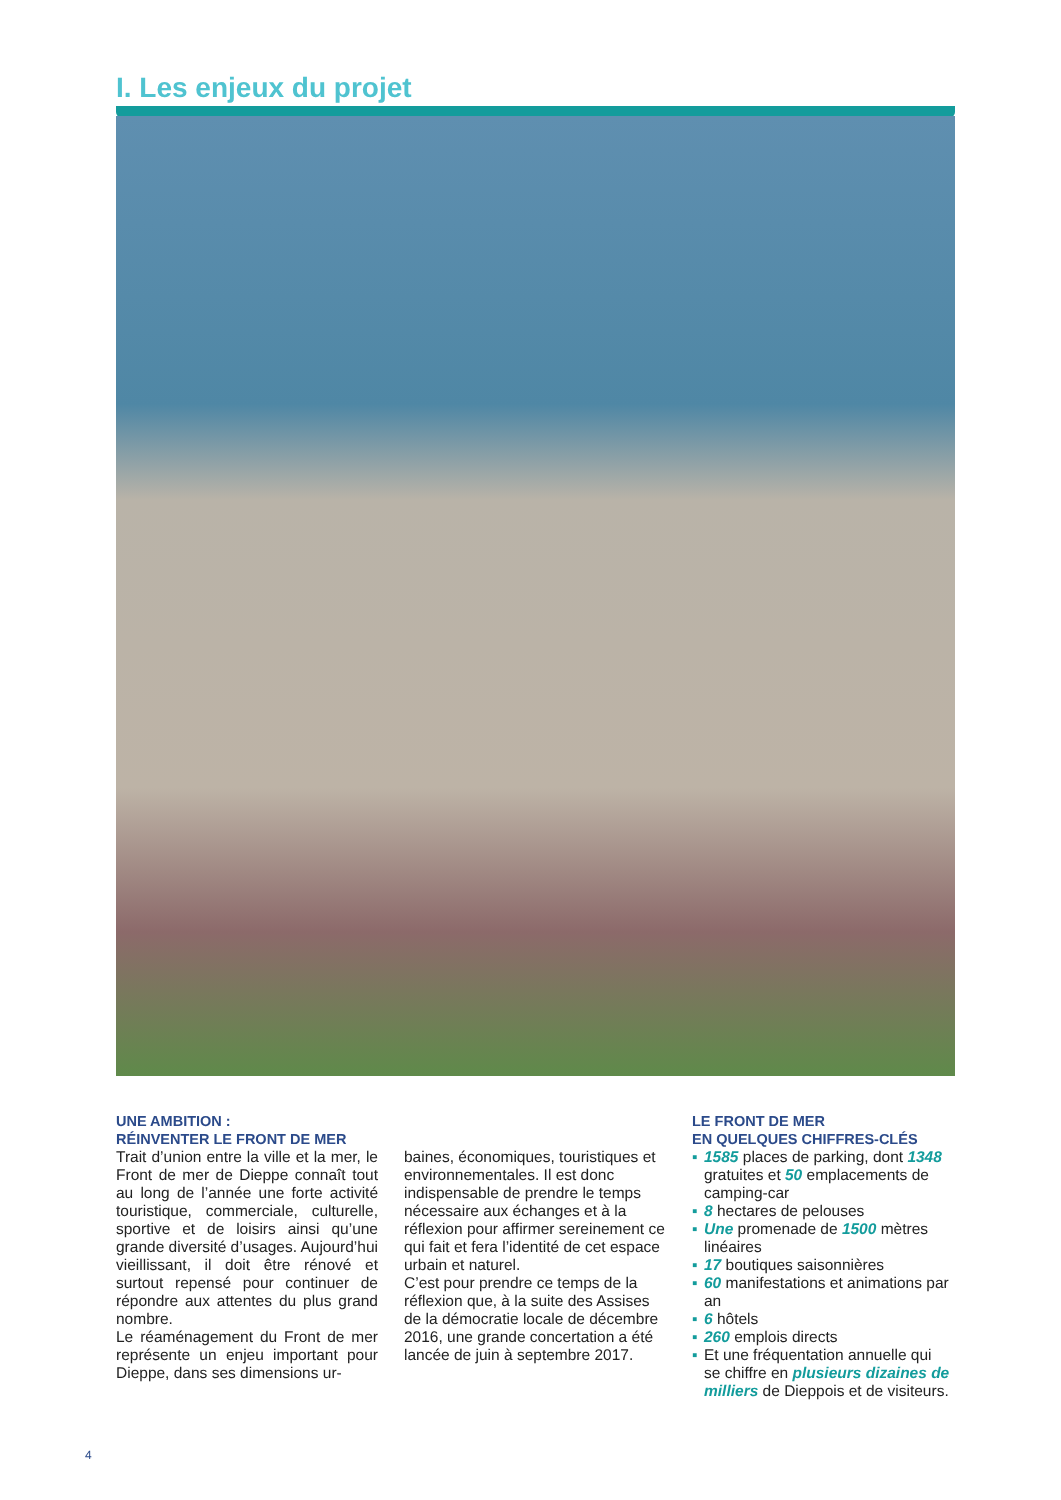I. Les enjeux du projet
UNE AMBITION :
RÉINVENTER LE FRONT DE MER
Trait d’union entre la ville et la mer, le Front de mer de Dieppe connaît tout au long de l’année une forte activité touristique, commerciale, culturelle, sportive et de loisirs ainsi qu’une grande diversité d’usages. Aujourd’hui vieillissant, il doit être rénové et surtout repensé pour continuer de répondre aux attentes du plus grand nombre.
Le réaménagement du Front de mer représente un enjeu important pour Dieppe, dans ses dimensions ur-
baines, économiques, touristiques et environnementales. Il est donc indispensable de prendre le temps nécessaire aux échanges et à la réflexion pour affirmer sereinement ce qui fait et fera l’identité de cet espace urbain et naturel.
C’est pour prendre ce temps de la réflexion que, à la suite des Assises de la démocratie locale de décembre 2016, une grande concertation a été lancée de juin à septembre 2017.
LE FRONT DE MER
EN QUELQUES CHIFFRES-CLÉS
▪ 1585 places de parking, dont 1348 gratuites et 50 emplacements de camping-car
▪ 8 hectares de pelouses
▪ Une promenade de 1500 mètres linéaires
▪ 17 boutiques saisonnières
▪ 60 manifestations et animations par an
▪ 6 hôtels
▪ 260 emplois directs
▪ Et une fréquentation annuelle qui se chiffre en plusieurs dizaines de milliers de Dieppois et de visiteurs.
4